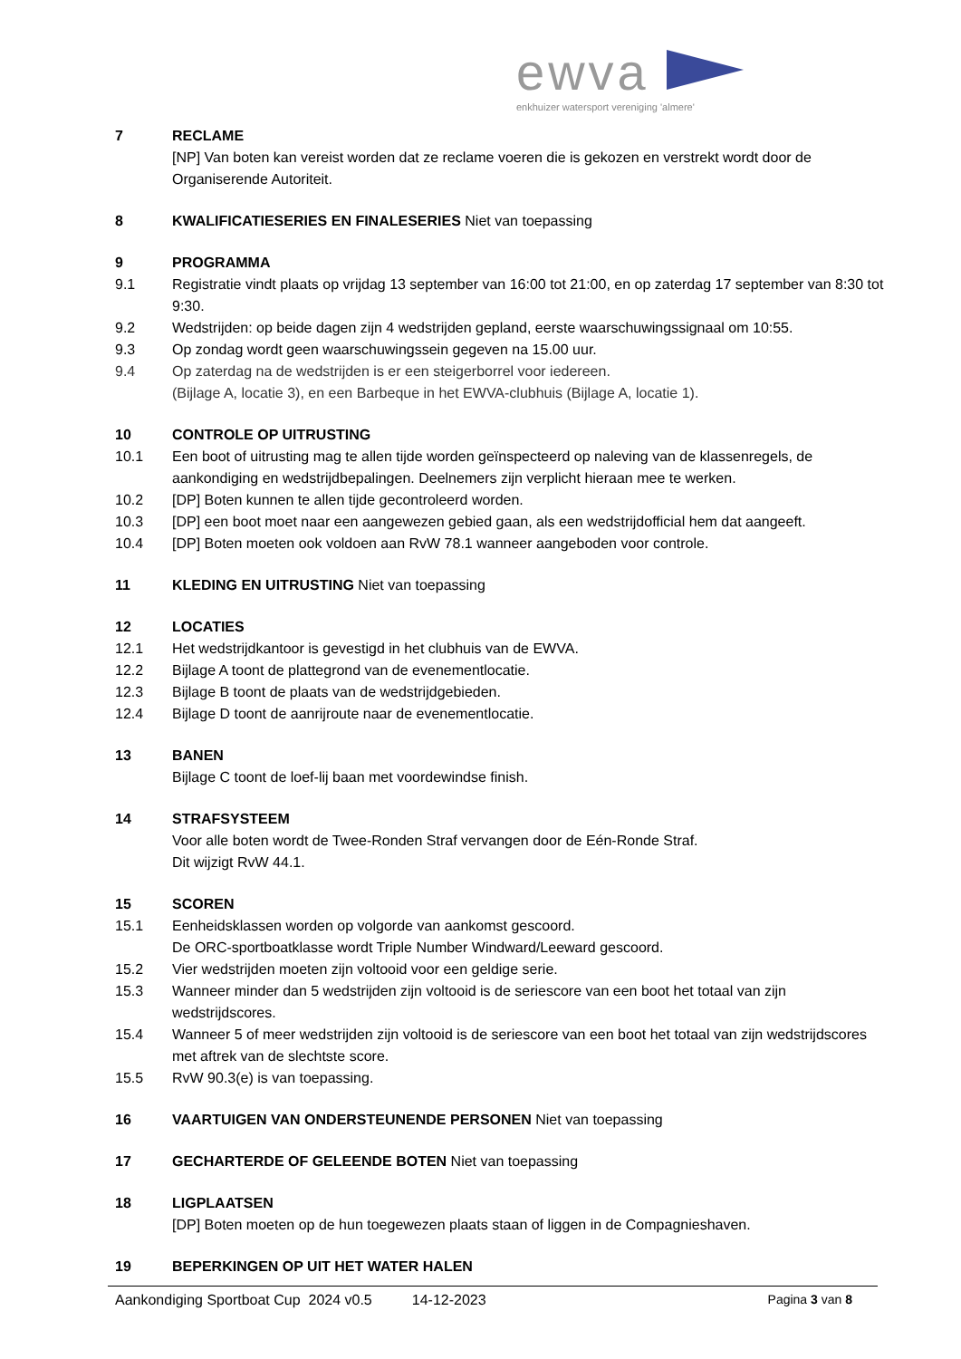ewva
enkhuizer watersport vereniging 'almere'
7 RECLAME
[NP] Van boten kan vereist worden dat ze reclame voeren die is gekozen en verstrekt wordt door de Organiserende Autoriteit.
8 KWALIFICATIESERIES EN FINALESERIES Niet van toepassing
9 PROGRAMMA
9.1 Registratie vindt plaats op vrijdag 13 september van 16:00 tot 21:00, en op zaterdag 17 september van 8:30 tot 9:30.
9.2 Wedstrijden: op beide dagen zijn 4 wedstrijden gepland, eerste waarschuwingssignaal om 10:55.
9.3 Op zondag wordt geen waarschuwingssein gegeven na 15.00 uur.
9.4 Op zaterdag na de wedstrijden is er een steigerborrel voor iedereen.
(Bijlage A, locatie 3), en een Barbeque in het EWVA-clubhuis (Bijlage A, locatie 1).
10 CONTROLE OP UITRUSTING
10.1 Een boot of uitrusting mag te allen tijde worden geïnspecteerd op naleving van de klassenregels, de aankondiging en wedstrijdbepalingen. Deelnemers zijn verplicht hieraan mee te werken.
10.2 [DP] Boten kunnen te allen tijde gecontroleerd worden.
10.3 [DP] een boot moet naar een aangewezen gebied gaan, als een wedstrijdofficial hem dat aangeeft.
10.4 [DP] Boten moeten ook voldoen aan RvW 78.1 wanneer aangeboden voor controle.
11 KLEDING EN UITRUSTING Niet van toepassing
12 LOCATIES
12.1 Het wedstrijdkantoor is gevestigd in het clubhuis van de EWVA.
12.2 Bijlage A toont de plattegrond van de evenementlocatie.
12.3 Bijlage B toont de plaats van de wedstrijdgebieden.
12.4 Bijlage D toont de aanrijroute naar de evenementlocatie.
13 BANEN
Bijlage C toont de loef-lij baan met voordewindse finish.
14 STRAFSYSTEEM
Voor alle boten wordt de Twee-Ronden Straf vervangen door de Eén-Ronde Straf.
Dit wijzigt RvW 44.1.
15 SCOREN
15.1 Eenheidsklassen worden op volgorde van aankomst gescoord.
De ORC-sportboatklasse wordt Triple Number Windward/Leeward gescoord.
15.2 Vier wedstrijden moeten zijn voltooid voor een geldige serie.
15.3 Wanneer minder dan 5 wedstrijden zijn voltooid is de seriescore van een boot het totaal van zijn wedstrijdscores.
15.4 Wanneer 5 of meer wedstrijden zijn voltooid is de seriescore van een boot het totaal van zijn wedstrijdscores met aftrek van de slechtste score.
15.5 RvW 90.3(e) is van toepassing.
16 VAARTUIGEN VAN ONDERSTEUNENDE PERSONEN Niet van toepassing
17 GECHARTERDE OF GELEENDE BOTEN Niet van toepassing
18 LIGPLAATSEN
[DP] Boten moeten op de hun toegewezen plaats staan of liggen in de Compagnieshaven.
19 BEPERKINGEN OP UIT HET WATER HALEN
Aankondiging Sportboat Cup 2024 v0.5 14-12-2023 Pagina 3 van 8